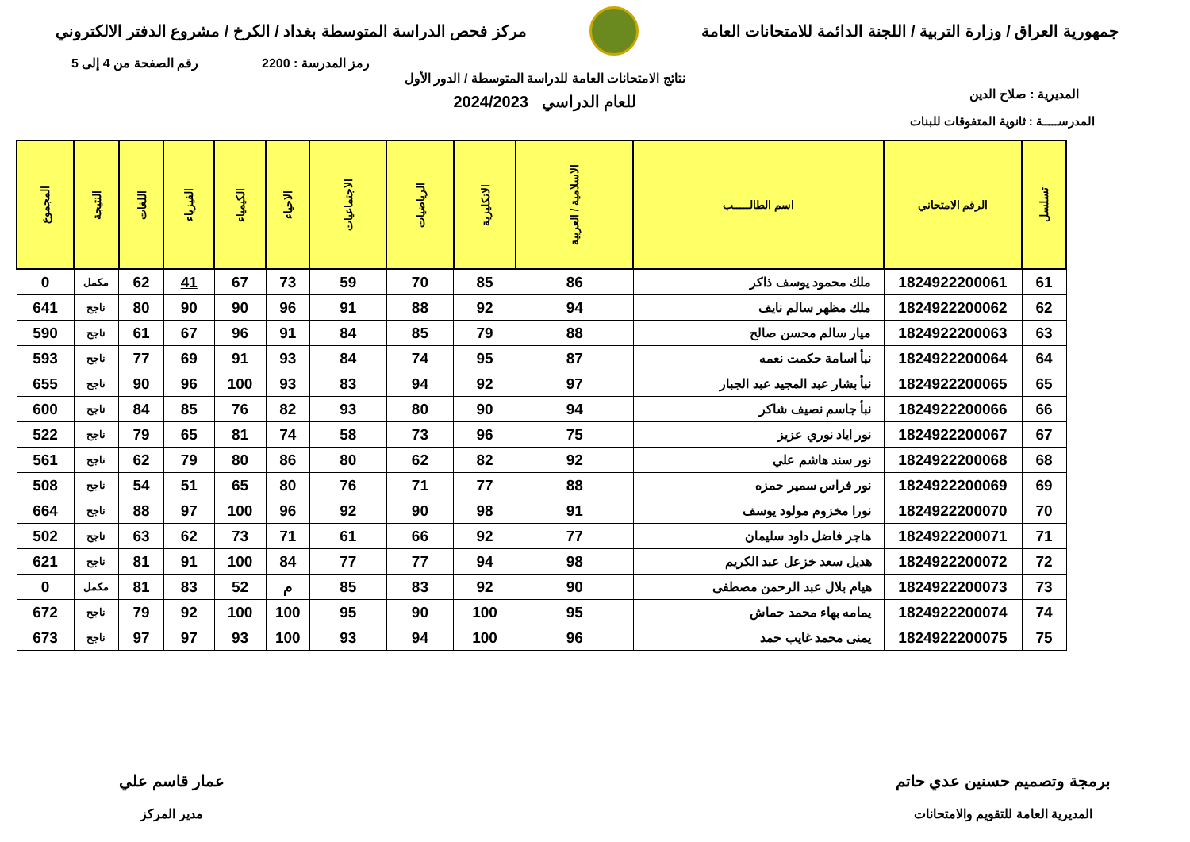جمهورية العراق / وزارة التربية / اللجنة الدائمة للامتحانات العامة
مركز فحص الدراسة المتوسطة بغداد / الكرخ / مشروع الدفتر الالكتروني
رمز المدرسة : 2200 رقم الصفحة من 4 إلى 5
المديرية : صلاح الدين
نتائج الامتحانات العامة للدراسة المتوسطة / الدور الأول
للعام الدراسي 2024/2023
المدرســـــة : ثانوية المتفوقات للبنات
| تسلسل | الرقم الامتحاني | اسم الطالـــــب | الاسلامية / العربية | الانكليزية | الرياضيات | الاجتماعيات | الاحياء | الكيمياء | الفيزياء | اللغات | النتيجة | المجموع |
| --- | --- | --- | --- | --- | --- | --- | --- | --- | --- | --- | --- | --- |
| 61 | 1824922200061 | ملك محمود يوسف ذاكر | 86 | 85 | 70 | 59 | 73 | 67 | 41 | 62 | مكمل | 0 |
| 62 | 1824922200062 | ملك مظهر سالم نايف | 94 | 92 | 88 | 91 | 96 | 90 | 90 | 80 | ناجح | 641 |
| 63 | 1824922200063 | ميار سالم محسن صالح | 88 | 79 | 85 | 84 | 91 | 96 | 67 | 61 | ناجح | 590 |
| 64 | 1824922200064 | نبأ اسامة حكمت نعمه | 87 | 95 | 74 | 84 | 93 | 91 | 69 | 77 | ناجح | 593 |
| 65 | 1824922200065 | نبأ بشار عبد المجيد عبد الجبار | 97 | 92 | 94 | 83 | 93 | 100 | 96 | 90 | ناجح | 655 |
| 66 | 1824922200066 | نبأ جاسم نصيف شاكر | 94 | 90 | 80 | 93 | 82 | 76 | 85 | 84 | ناجح | 600 |
| 67 | 1824922200067 | نور اياد نوري عزيز | 75 | 96 | 73 | 58 | 74 | 81 | 65 | 79 | ناجح | 522 |
| 68 | 1824922200068 | نور سند هاشم علي | 92 | 82 | 62 | 80 | 86 | 80 | 79 | 62 | ناجح | 561 |
| 69 | 1824922200069 | نور فراس سمير حمزه | 88 | 77 | 71 | 76 | 80 | 65 | 51 | 54 | ناجح | 508 |
| 70 | 1824922200070 | نورا مخزوم مولود يوسف | 91 | 98 | 90 | 92 | 96 | 100 | 97 | 88 | ناجح | 664 |
| 71 | 1824922200071 | هاجر فاضل داود سليمان | 77 | 92 | 66 | 61 | 71 | 73 | 62 | 63 | ناجح | 502 |
| 72 | 1824922200072 | هديل سعد خزعل عبد الكريم | 98 | 94 | 77 | 77 | 84 | 100 | 91 | 81 | ناجح | 621 |
| 73 | 1824922200073 | هيام بلال عبد الرحمن مصطفى | 90 | 92 | 83 | 85 | م | 52 | 83 | 81 | مكمل | 0 |
| 74 | 1824922200074 | يمامه بهاء محمد حماش | 95 | 100 | 90 | 95 | 100 | 100 | 92 | 79 | ناجح | 672 |
| 75 | 1824922200075 | يمنى محمد غايب حمد | 96 | 100 | 94 | 93 | 100 | 93 | 97 | 97 | ناجح | 673 |
برمجة وتصميم حسنين عدي حاتم
المديرية العامة للتقويم والامتحانات
عمار قاسم علي
مدير المركز